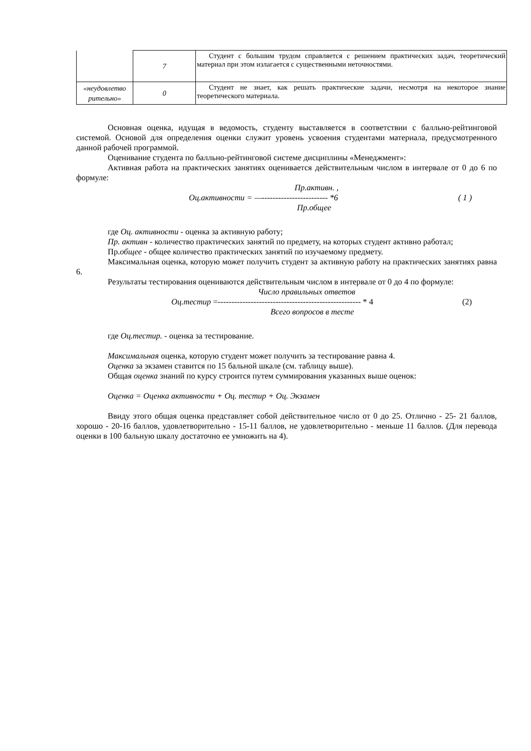| | 7 | Студент с большим трудом справляется с решением практических задач, теоретический материал при этом излагается с существенными неточностями. |
| «неудовлетво рительно» | 0 | Студент не знает, как решать практические задачи, несмотря на некоторое знание теоретического материала. |
Основная оценка, идущая в ведомость, студенту выставляется в соответствии с балльно-рейтинговой системой. Основой для определения оценки служит уровень усвоения студентами материала, предусмотренного данной рабочей программой.
Оценивание студента по балльно-рейтинговой системе дисциплины «Менеджмент»:
Активная работа на практических занятиях оценивается действительным числом в интервале от 0 до 6 по формуле:
Пр.активн. ,
Оц.активности = —------------------------ *6 ( 1 )
Пр.общее
где Оц. активности - оценка за активную работу;
Пр. активн - количество практических занятий по предмету, на которых студент активно работал;
Пр.общее - общее количество практических занятий по изучаемому предмету.
Максимальная оценка, которую может получить студент за активную работу на практических занятиях равна 6.
Результаты тестирования оцениваются действительным числом в интервале от 0 до 4 по формуле:
Число правильных ответов
Оц.тестир =---------------------------------------------------- * 4 (2)
Всего вопросов в тесте
где Оц.тестир. - оценка за тестирование.
Максимальная оценка, которую студент может получить за тестирование равна 4.
Оценка за экзамен ставится по 15 бальной шкале (см. таблицу выше).
Общая оценка знаний по курсу строится путем суммирования указанных выше оценок:
Оценка = Оценка активности + Оц. тестир + Оц. Экзамен
Ввиду этого общая оценка представляет собой действительное число от 0 до 25. Отлично - 25- 21 баллов, хорошо - 20-16 баллов, удовлетворительно - 15-11 баллов, не удовлетворительно - меньше 11 баллов. (Для перевода оценки в 100 бальную шкалу достаточно ее умножить на 4).